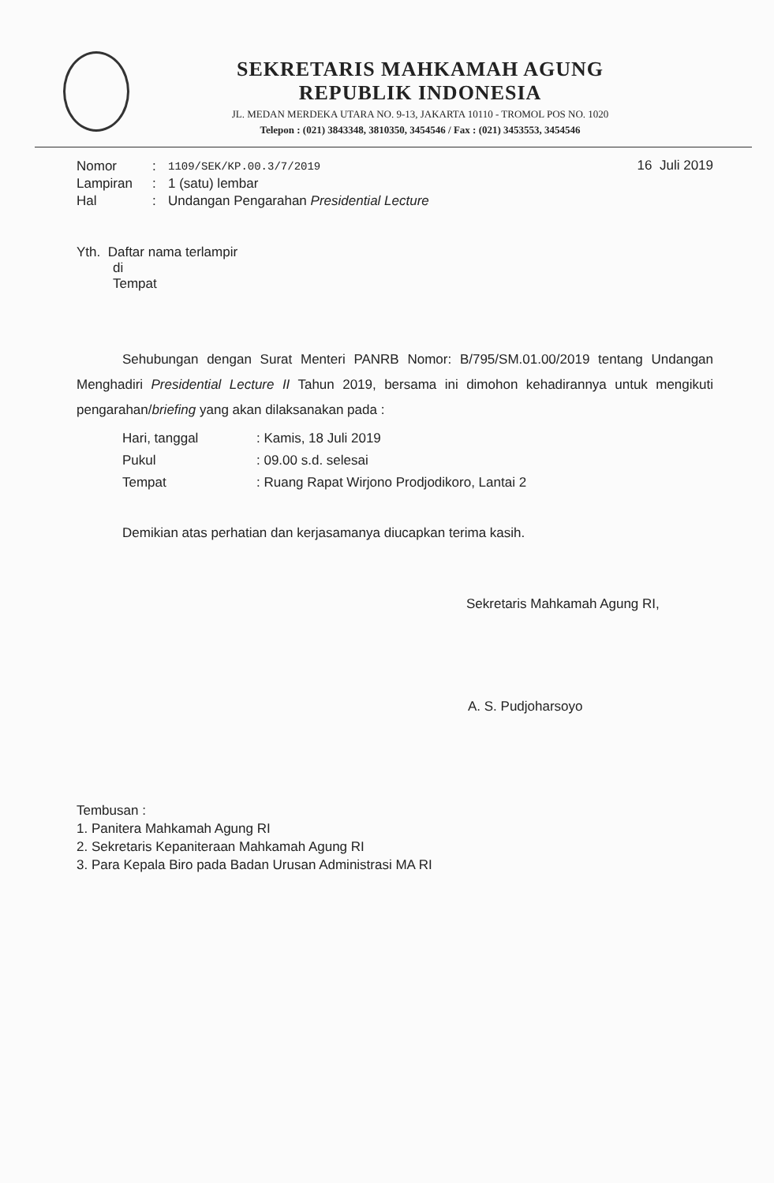SEKRETARIS MAHKAMAH AGUNG
REPUBLIK INDONESIA
JL. MEDAN MERDEKA UTARA NO. 9-13, JAKARTA 10110 - TROMOL POS NO. 1020
Telepon : (021) 3843348, 3810350, 3454546 / Fax : (021) 3453553, 3454546
| Nomor | : | 1109/SEK/KP.00.3/7/2019 |
| Lampiran | : | 1 (satu) lembar |
| Hal | : | Undangan Pengarahan Presidential Lecture |
16 Juli 2019
Yth. Daftar nama terlampir
di
Tempat
Sehubungan dengan Surat Menteri PANRB Nomor: B/795/SM.01.00/2019 tentang Undangan Menghadiri Presidential Lecture II Tahun 2019, bersama ini dimohon kehadirannya untuk mengikuti pengarahan/briefing yang akan dilaksanakan pada :
| Hari, tanggal | : Kamis, 18 Juli 2019 |
| Pukul | : 09.00 s.d. selesai |
| Tempat | : Ruang Rapat Wirjono Prodjodikoro, Lantai 2 |
Demikian atas perhatian dan kerjasamanya diucapkan terima kasih.
Sekretaris Mahkamah Agung RI,
A. S. Pudjoharsoyo
Tembusan :
1. Panitera Mahkamah Agung RI
2. Sekretaris Kepaniteraan Mahkamah Agung RI
3. Para Kepala Biro pada Badan Urusan Administrasi MA RI